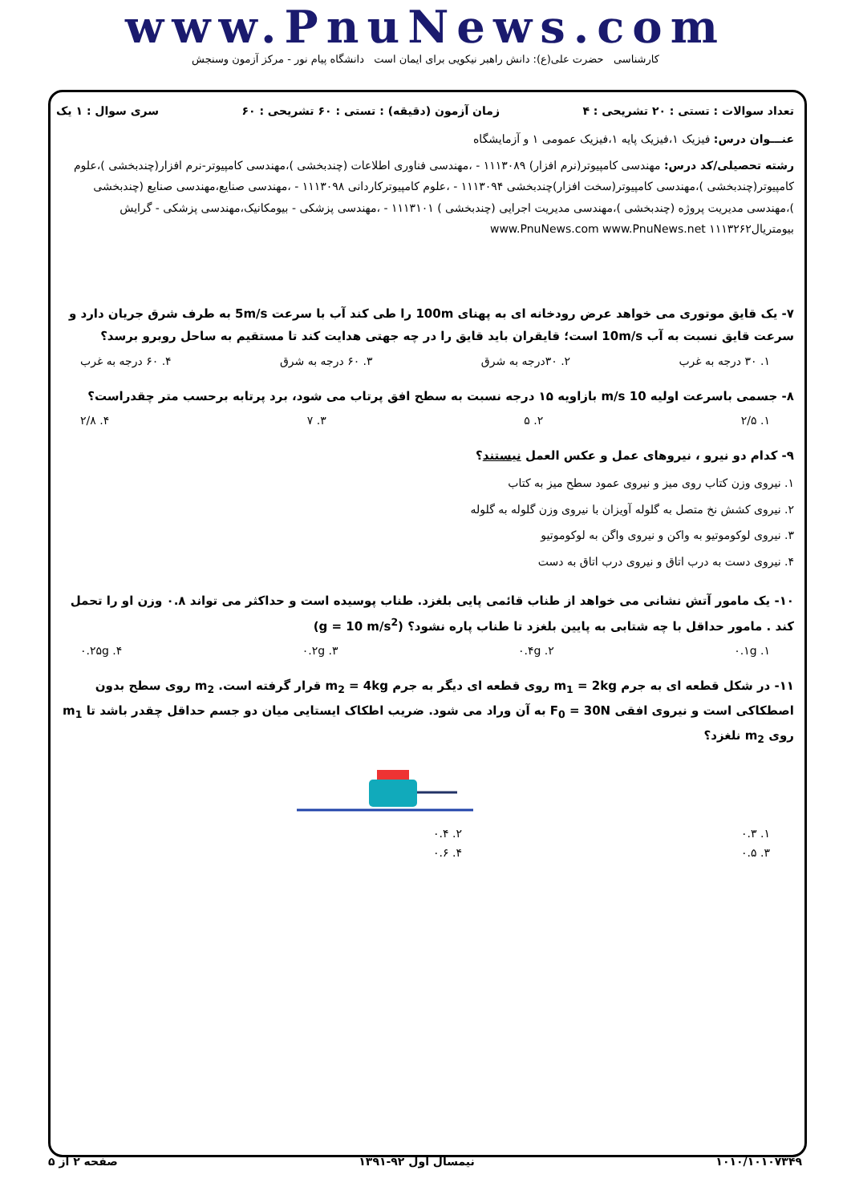www.PnuNews.com
کارشناسی حضرت علی(ع): دانش راهبر نیکویی برای ایمان است دانشگاه پیام نور - مرکز آزمون وسنجش
تعداد سوالات : تستی : ۲۰ تشریحی : ۴ زمان آزمون (دقیقه) : تستی : ۶۰ تشریحی : ۶۰ سری سوال : ۱ یک
عنـــوان درس: فیزیک ۱،فیزیک پایه ۱،فیزیک عمومی ۱ و آزمایشگاه
رشته تحصیلی/کد درس: مهندسی کامپیوتر(نرم افزار) ۱۱۱۳۰۸۹ - ،مهندسی فناوری اطلاعات (چندبخشی )،مهندسی کامپیوتر-نرم افزار(چندبخشی )،علوم کامپیوتر(چندبخشی )،مهندسی کامپیوتر(سخت افزار)چندبخشی ۱۱۱۳۰۹۴ - ،علوم کامپیوترکاردانی ۱۱۱۳۰۹۸ - ،مهندسی صنایع،مهندسی صنایع (چندبخشی )،مهندسی مدیریت پروژه (چندبخشی )،مهندسی مدیریت اجرایی (چندبخشی ) ۱۱۱۳۱۰۱ - ،مهندسی پزشکی - بیومکانیک،مهندسی پزشکی - گرایش بیومتریال۱۱۱۳۲۶۲ www.PnuNews.com www.PnuNews.net
۷- یک قایق موتوری می خواهد عرض رودخانه ای به پهنای 100m را طی کند آب با سرعت 5m/s به طرف شرق جریان دارد و سرعت قایق نسبت به آب 10m/s است؛ قایقران باید قایق را در چه جهتی هدایت کند تا مستقیم به ساحل روبرو برسد؟
۱. ۳۰ درجه به غرب ۲. ۳۰درجه به شرق ۳. ۶۰ درجه به شرق ۴. ۶۰ درجه به غرب
۸- جسمی باسرعت اولیه 10 m/s بازاویه ۱۵ درجه نسبت به سطح افق پرتاب می شود، برد پرتابه برحسب متر چقدراست؟
۱. ۲/۵ ۲. ۵ ۳. ۷ ۴. ۲/۸
۹- کدام دو نیرو ، نیروهای عمل و عکس العمل نیستند؟
۱. نیروی وزن کتاب روی میز و نیروی عمود سطح میز به کتاب
۲. نیروی کشش نخ متصل به گلوله آویزان با نیروی وزن گلوله به گلوله
۳. نیروی لوکوموتیو به واکن و نیروی واگن به لوکوموتیو
۴. نیروی دست به درب اتاق و نیروی درب اتاق به دست
۱۰- یک مامور آتش نشانی می خواهد از طناب قائمی پایی بلغزد. طناب پوسیده است و حداکثر می تواند ۰.۸ وزن او را تحمل کند . مامور حداقل با چه شتابی به پایین بلغزد تا طناب پاره نشود؟ (g = 10 m/s<sup>2</sup>)
۱. ۰.۱g ۲. ۰.۴g ۳. ۰.۲g ۴. ۰.۲۵g
۱۱- در شکل قطعه ای به جرم m<sub>1</sub> = 2kg روی قطعه ای دیگر به جرم m<sub>2</sub> = 4kg قرار گرفته است. m<sub>2</sub> روی سطح بدون اصطکاکی است و نیروی افقی F<sub>0</sub> = 30N به آن وراد می شود. ضریب اطکاک ایستایی میان دو جسم حداقل چقدر باشد تا m<sub>1</sub> روی m<sub>2</sub> نلغزد؟
۱. ۰.۳ ۲. ۰.۴
۳. ۰.۵ ۴. ۰.۶
۱۰۱۰/۱۰۱۰۷۳۴۹ نیمسال اول ۹۲-۱۳۹۱ صفحه ۲ از ۵